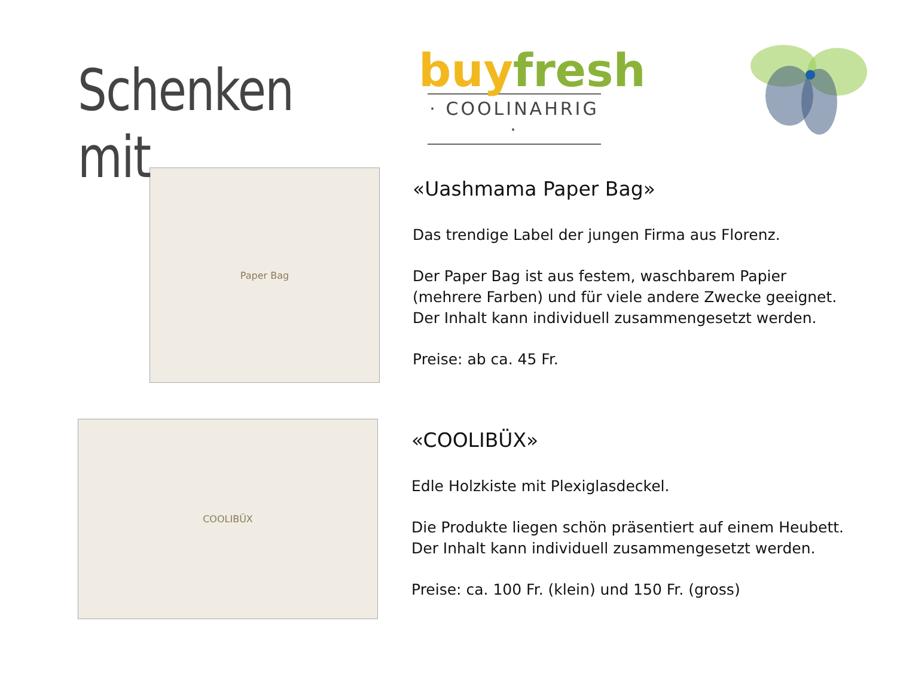Schenken mit
buy fresh
· COOLINAHRIG ·
Paper Bag
«Uashmama Paper Bag»
Das trendige Label der jungen Firma aus Florenz.
Der Paper Bag ist aus festem, waschbarem Papier
(mehrere Farben) und für viele andere Zwecke geeignet.
Der Inhalt kann individuell zusammengesetzt werden.
Preise: ab ca. 45 Fr.
COOLIBÜX
«COOLIBÜX»
Edle Holzkiste mit Plexiglasdeckel.
Die Produkte liegen schön präsentiert auf einem Heubett.
Der Inhalt kann individuell zusammengesetzt werden.
Preise: ca. 100 Fr. (klein) und 150 Fr. (gross)